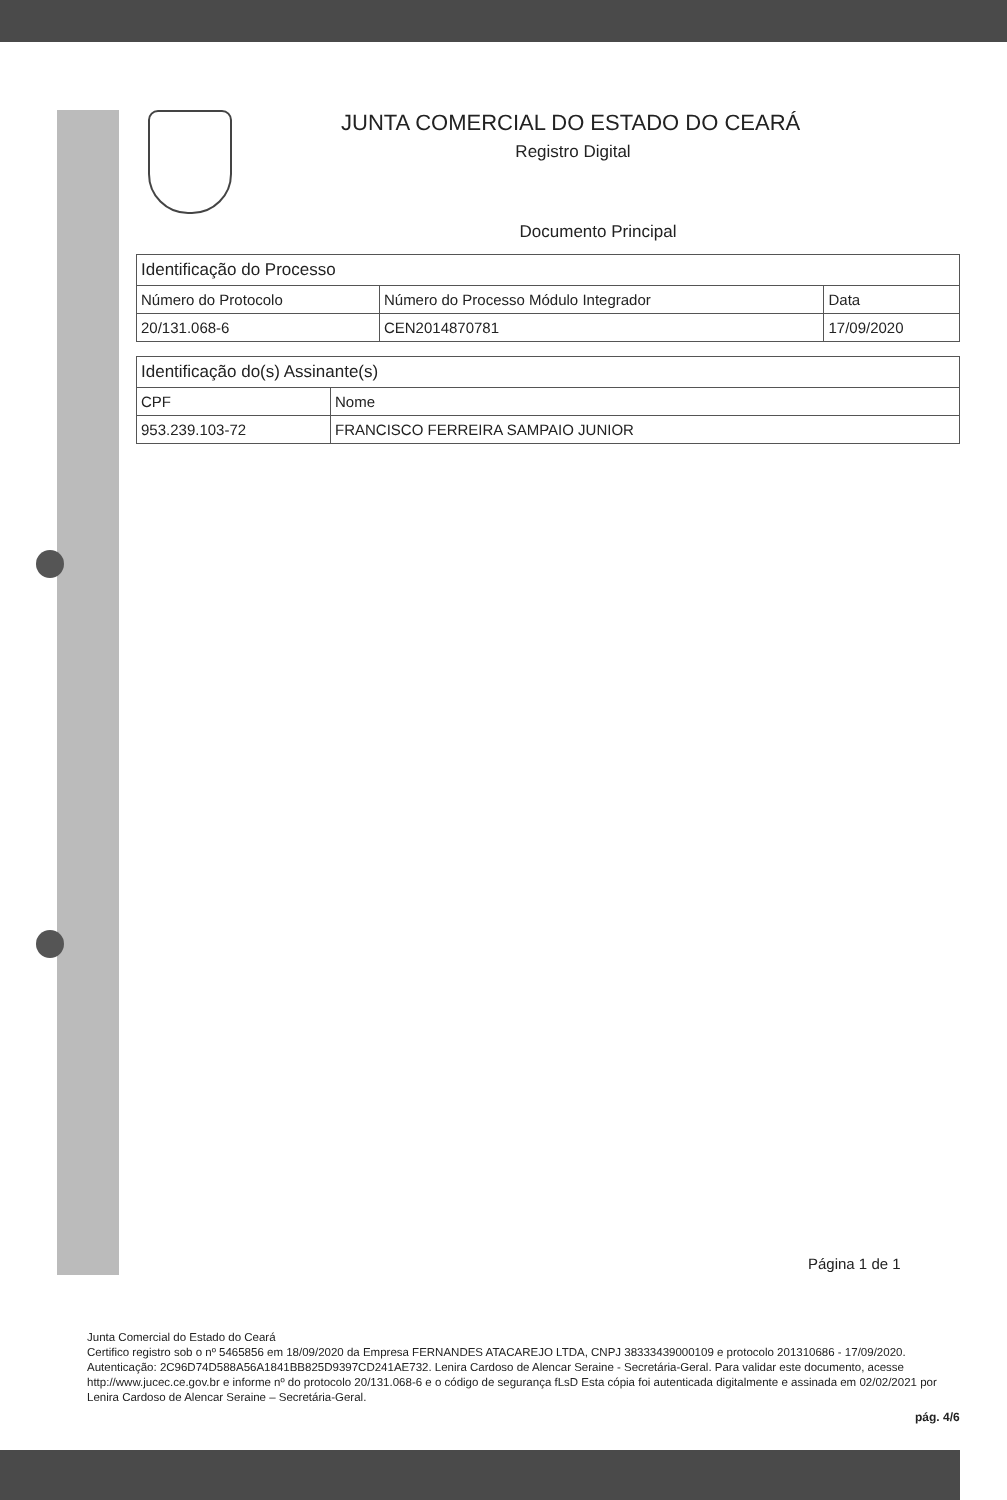JUNTA COMERCIAL DO ESTADO DO CEARÁ
Registro Digital
Documento Principal
| Identificação do Processo | | |
| --- | --- | --- |
| Número do Protocolo | Número do Processo Módulo Integrador | Data |
| 20/131.068-6 | CEN2014870781 | 17/09/2020 |
| Identificação do(s) Assinante(s) | |
| --- | --- |
| CPF | Nome |
| 953.239.103-72 | FRANCISCO FERREIRA SAMPAIO JUNIOR |
Página 1 de 1
Junta Comercial do Estado do Ceará
Certifico registro sob o nº 5465856 em 18/09/2020 da Empresa FERNANDES ATACAREJO LTDA, CNPJ 38333439000109 e protocolo 201310686 - 17/09/2020. Autenticação: 2C96D74D588A56A1841BB825D9397CD241AE732. Lenira Cardoso de Alencar Seraine - Secretária-Geral. Para validar este documento, acesse http://www.jucec.ce.gov.br e informe nº do protocolo 20/131.068-6 e o código de segurança fLsD Esta cópia foi autenticada digitalmente e assinada em 02/02/2021 por Lenira Cardoso de Alencar Seraine – Secretária-Geral.
pág. 4/6